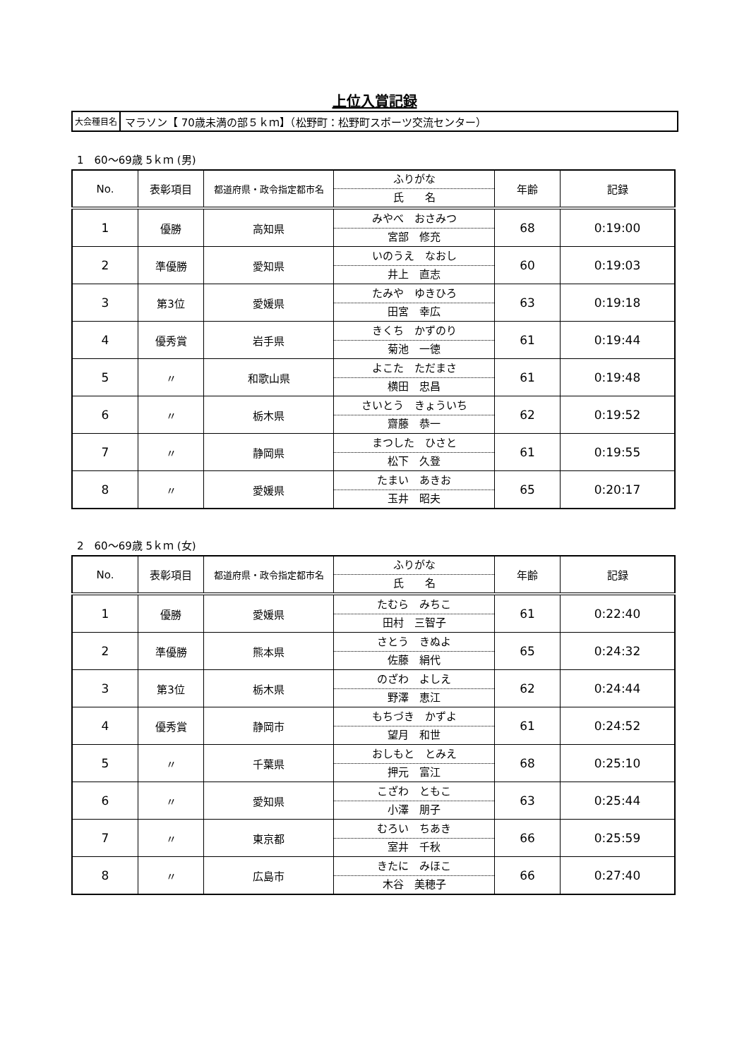上位入賞記録
大会種目名
マラソン【 70歳未満の部５ｋｍ】（松野町：松野町スポーツ交流センター）
1　60～69歳 5ｋｍ (男)
| No. | 表彰項目 | 都道府県・政令指定都市名 | ふりがな 氏 名 | 年齢 | 記録 |
| --- | --- | --- | --- | --- | --- |
| 1 | 優勝 | 高知県 | みやべ おさみつ 宮部 修充 | 68 | 0:19:00 |
| 2 | 準優勝 | 愛知県 | いのうえ なおし 井上 直志 | 60 | 0:19:03 |
| 3 | 第3位 | 愛媛県 | たみや ゆきひろ 田宮 幸広 | 63 | 0:19:18 |
| 4 | 優秀賞 | 岩手県 | きくち かずのり 菊池 一徳 | 61 | 0:19:44 |
| 5 | 〃 | 和歌山県 | よこた ただまさ 横田 忠昌 | 61 | 0:19:48 |
| 6 | 〃 | 栃木県 | さいとう きょういち 齋藤 恭一 | 62 | 0:19:52 |
| 7 | 〃 | 静岡県 | まつした ひさと 松下 久登 | 61 | 0:19:55 |
| 8 | 〃 | 愛媛県 | たまい あきお 玉井 昭夫 | 65 | 0:20:17 |
2　60～69歳 5ｋｍ (女)
| No. | 表彰項目 | 都道府県・政令指定都市名 | ふりがな 氏 名 | 年齢 | 記録 |
| --- | --- | --- | --- | --- | --- |
| 1 | 優勝 | 愛媛県 | たむら みちこ 田村 三智子 | 61 | 0:22:40 |
| 2 | 準優勝 | 熊本県 | さとう きぬよ 佐藤 絹代 | 65 | 0:24:32 |
| 3 | 第3位 | 栃木県 | のざわ よしえ 野澤 恵江 | 62 | 0:24:44 |
| 4 | 優秀賞 | 静岡市 | もちづき かずよ 望月 和世 | 61 | 0:24:52 |
| 5 | 〃 | 千葉県 | おしもと とみえ 押元 富江 | 68 | 0:25:10 |
| 6 | 〃 | 愛知県 | こざわ ともこ 小澤 朋子 | 63 | 0:25:44 |
| 7 | 〃 | 東京都 | むろい ちあき 室井 千秋 | 66 | 0:25:59 |
| 8 | 〃 | 広島市 | きたに みほこ 木谷 美穂子 | 66 | 0:27:40 |